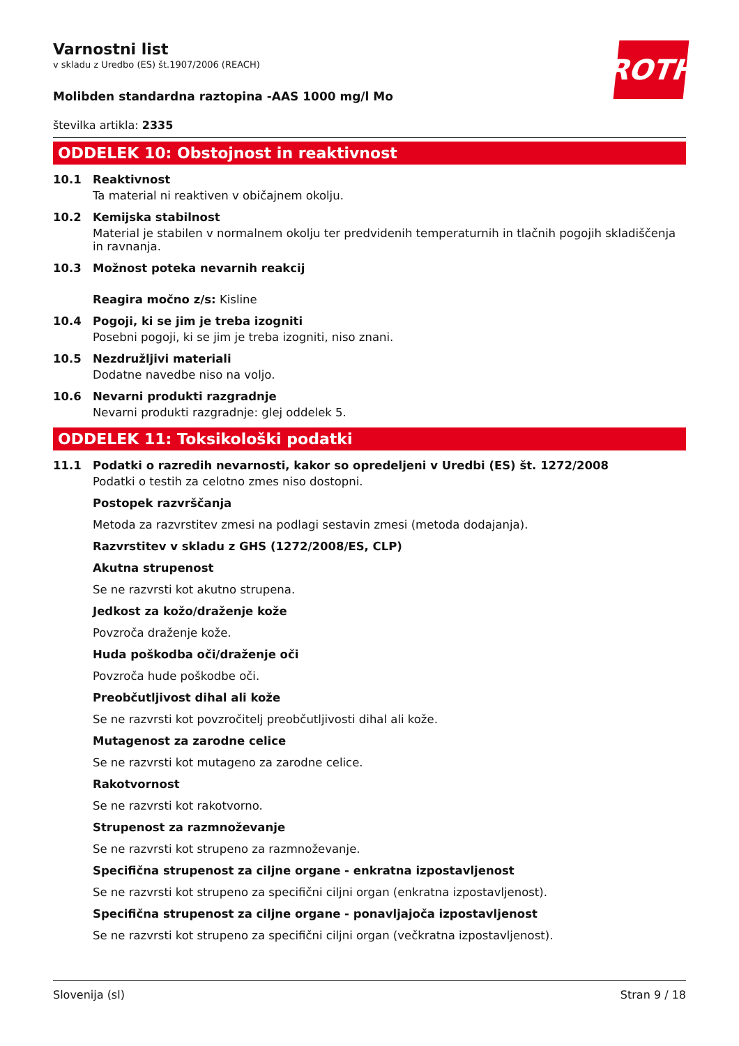ROTH
Varnostni list
v skladu z Uredbo (ES) št.1907/2006 (REACH)
Molibden standardna raztopina -AAS 1000 mg/l Mo
številka artikla: 2335
ODDELEK 10: Obstojnost in reaktivnost
10.1 Reaktivnost
Ta material ni reaktiven v običajnem okolju.
10.2 Kemijska stabilnost
Material je stabilen v normalnem okolju ter predvidenih temperaturnih in tlačnih pogojih skladiščenja in ravnanja.
10.3 Možnost poteka nevarnih reakcij
Reagira močno z/s: Kisline
10.4 Pogoji, ki se jim je treba izogniti
Posebni pogoji, ki se jim je treba izogniti, niso znani.
10.5 Nezdružljivi materiali
Dodatne navedbe niso na voljo.
10.6 Nevarni produkti razgradnje
Nevarni produkti razgradnje: glej oddelek 5.
ODDELEK 11: Toksikološki podatki
11.1 Podatki o razredih nevarnosti, kakor so opredeljeni v Uredbi (ES) št. 1272/2008
Podatki o testih za celotno zmes niso dostopni.
Postopek razvrščanja
Metoda za razvrstitev zmesi na podlagi sestavin zmesi (metoda dodajanja).
Razvrstitev v skladu z GHS (1272/2008/ES, CLP)
Akutna strupenost
Se ne razvrsti kot akutno strupena.
Jedkost za kožo/draženje kože
Povzroča draženje kože.
Huda poškodba oči/draženje oči
Povzroča hude poškodbe oči.
Preobčutljivost dihal ali kože
Se ne razvrsti kot povzročitelj preobčutljivosti dihal ali kože.
Mutagenost za zarodne celice
Se ne razvrsti kot mutageno za zarodne celice.
Rakotvornost
Se ne razvrsti kot rakotvorno.
Strupenost za razmnoževanje
Se ne razvrsti kot strupeno za razmnoževanje.
Specifična strupenost za ciljne organe - enkratna izpostavljenost
Se ne razvrsti kot strupeno za specifični ciljni organ (enkratna izpostavljenost).
Specifična strupenost za ciljne organe - ponavljajoča izpostavljenost
Se ne razvrsti kot strupeno za specifični ciljni organ (večkratna izpostavljenost).
Slovenija (sl) Stran 9 / 18